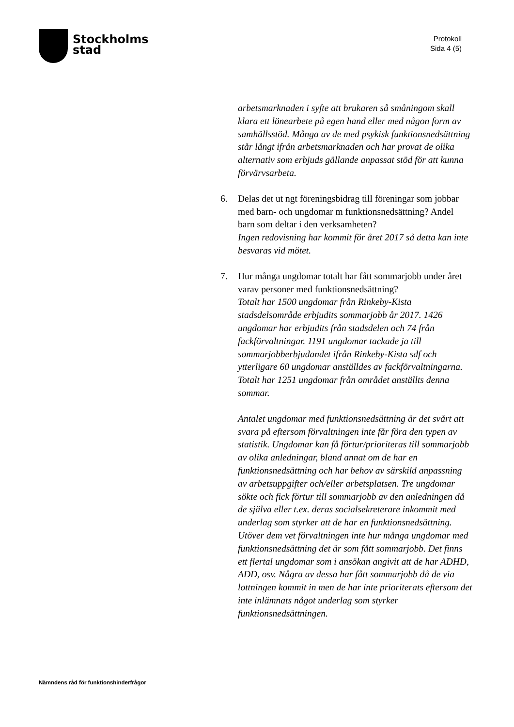Stockholms
stad
Protokoll
Sida 4 (5)
arbetsmarknaden i syfte att brukaren så småningom skall klara ett lönearbete på egen hand eller med någon form av samhällsstöd. Många av de med psykisk funktionsnedsättning står långt ifrån arbetsmarknaden och har provat de olika alternativ som erbjuds gällande anpassat stöd för att kunna förvärvsarbeta.
6. Delas det ut ngt föreningsbidrag till föreningar som jobbar med barn- och ungdomar m funktionsnedsättning? Andel barn som deltar i den verksamheten?
Ingen redovisning har kommit för året 2017 så detta kan inte besvaras vid mötet.
7. Hur många ungdomar totalt har fått sommarjobb under året varav personer med funktionsnedsättning?
Totalt har 1500 ungdomar från Rinkeby-Kista stadsdelsområde erbjudits sommarjobb år 2017. 1426 ungdomar har erbjudits från stadsdelen och 74 från fackförvaltningar. 1191 ungdomar tackade ja till sommarjobberbjudandet ifrån Rinkeby-Kista sdf och ytterligare 60 ungdomar anställdes av fackförvaltningarna. Totalt har 1251 ungdomar från området anställts denna sommar.
Antalet ungdomar med funktionsnedsättning är det svårt att svara på eftersom förvaltningen inte får föra den typen av statistik. Ungdomar kan få förtur/prioriteras till sommarjobb av olika anledningar, bland annat om de har en funktionsnedsättning och har behov av särskild anpassning av arbetsuppgifter och/eller arbetsplatsen. Tre ungdomar sökte och fick förtur till sommarjobb av den anledningen då de själva eller t.ex. deras socialsekreterare inkommit med underlag som styrker att de har en funktionsnedsättning. Utöver dem vet förvaltningen inte hur många ungdomar med funktionsnedsättning det är som fått sommarjobb. Det finns ett flertal ungdomar som i ansökan angivit att de har ADHD, ADD, osv. Några av dessa har fått sommarjobb då de via lottningen kommit in men de har inte prioriterats eftersom det inte inlämnats något underlag som styrker funktionsnedsättningen.
Nämndens råd för funktionshinderfrågor